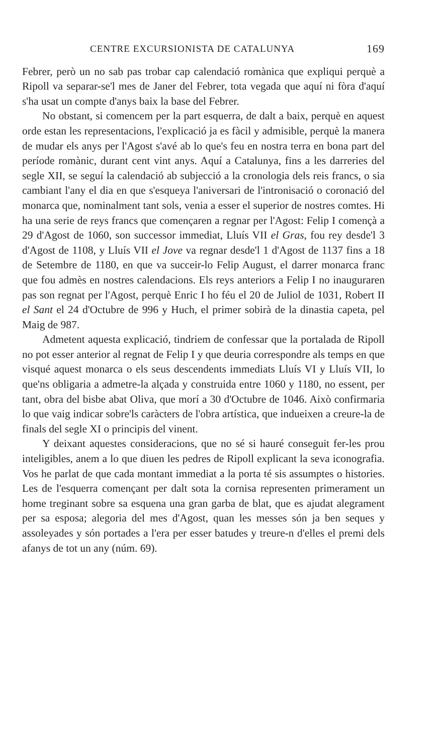CENTRE EXCURSIONISTA DE CATALUNYA 169
Febrer, però un no sab pas trobar cap calendació romànica que expliqui perquè a Ripoll va separar-se'l mes de Janer del Febrer, tota vegada que aquí ni fòra d'aquí s'ha usat un compte d'anys baix la base del Febrer.
No obstant, si comencem per la part esquerra, de dalt a baix, perquè en aquest orde estan les representacions, l'explicació ja es fàcil y admisible, perquè la manera de mudar els anys per l'Agost s'avé ab lo que's feu en nostra terra en bona part del període romànic, durant cent vint anys. Aquí a Catalunya, fins a les darreries del segle XII, se seguí la calendació ab subjecció a la cronologia dels reis francs, o sia cambiant l'any el dia en que s'esqueya l'aniversari de l'intronisació o coronació del monarca que, nominalment tant sols, venia a esser el superior de nostres comtes. Hi ha una serie de reys francs que començaren a regnar per l'Agost: Felip I començà a 29 d'Agost de 1060, son successor immediat, Lluís VII el Gras, fou rey desde'l 3 d'Agost de 1108, y Lluís VII el Jove va regnar desde'l 1 d'Agost de 1137 fins a 18 de Setembre de 1180, en que va succeir-lo Felip August, el darrer monarca franc que fou admès en nostres calendacions. Els reys anteriors a Felip I no inauguraren pas son regnat per l'Agost, perquè Enric I ho féu el 20 de Juliol de 1031, Robert II el Sant el 24 d'Octubre de 996 y Huch, el primer sobirà de la dinastia capeta, pel Maig de 987.
Admetent aquesta explicació, tindriem de confessar que la portalada de Ripoll no pot esser anterior al regnat de Felip I y que deuria correspondre als temps en que visqué aquest monarca o els seus descendents immediats Lluís VI y Lluís VII, lo que'ns obligaria a admetre-la alçada y construida entre 1060 y 1180, no essent, per tant, obra del bisbe abat Oliva, que morí a 30 d'Octubre de 1046. Això confirmaria lo que vaig indicar sobre'ls caràcters de l'obra artística, que indueixen a creure-la de finals del segle XI o principis del vinent.
Y deixant aquestes consideracions, que no sé si hauré conseguit fer-les prou inteligibles, anem a lo que diuen les pedres de Ripoll explicant la seva iconografia. Vos he parlat de que cada montant immediat a la porta té sis assumptes o histories. Les de l'esquerra començant per dalt sota la cornisa representen primerament un home treginant sobre sa esquena una gran garba de blat, que es ajudat alegrament per sa esposa; alegoria del mes d'Agost, quan les messes són ja ben seques y assoleyades y són portades a l'era per esser batudes y treure-n d'elles el premi dels afanys de tot un any (núm. 69).